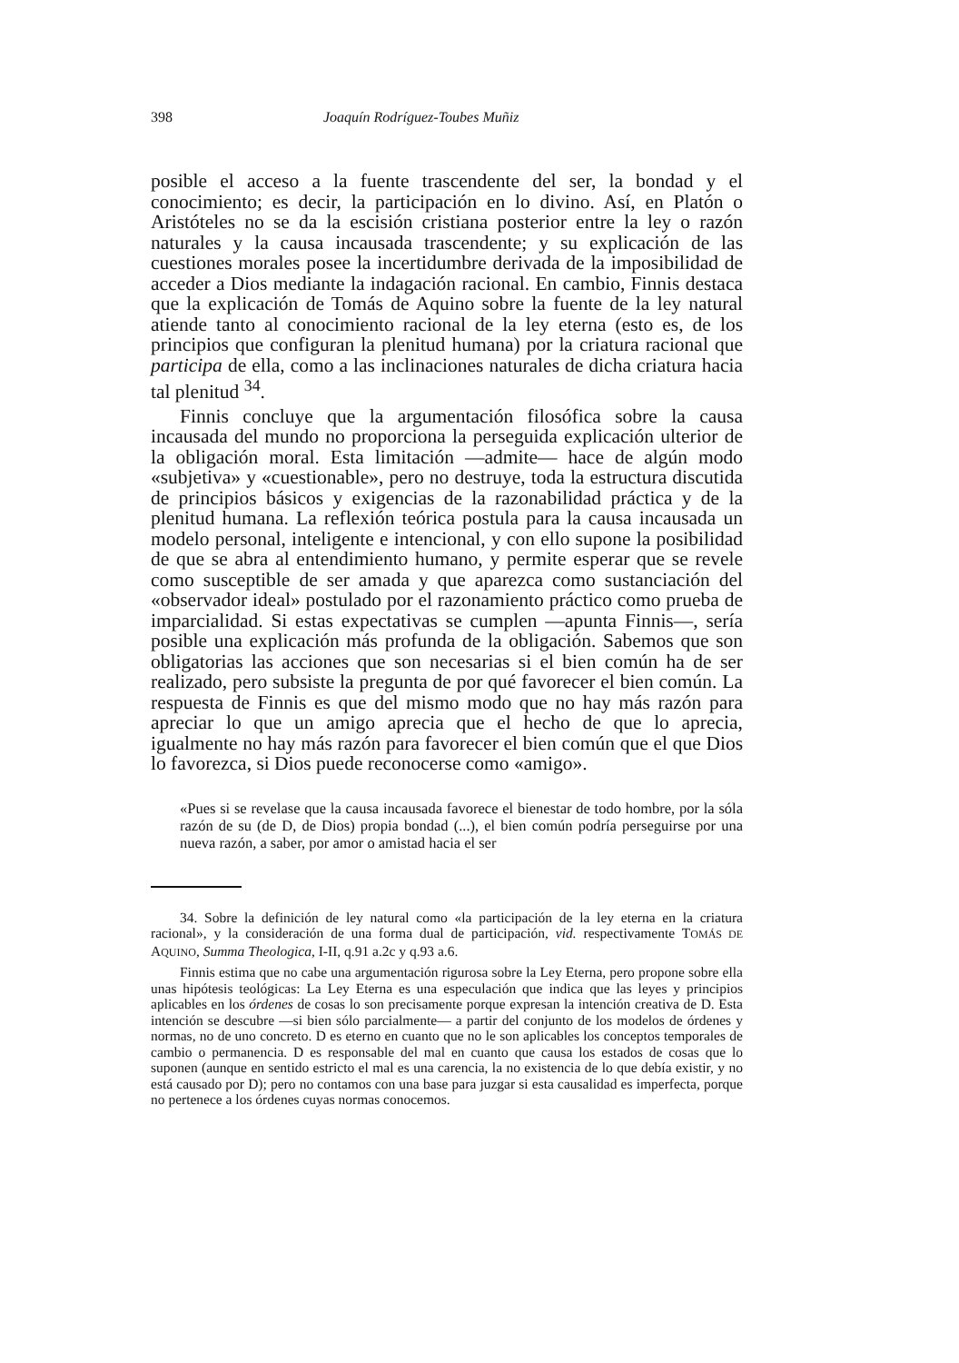398 Joaquín Rodríguez-Toubes Muñiz
posible el acceso a la fuente trascendente del ser, la bondad y el conocimiento; es decir, la participación en lo divino. Así, en Platón o Aristóteles no se da la escisión cristiana posterior entre la ley o razón naturales y la causa incausada trascendente; y su explicación de las cuestiones morales posee la incertidumbre derivada de la imposibilidad de acceder a Dios mediante la indagación racional. En cambio, Finnis destaca que la explicación de Tomás de Aquino sobre la fuente de la ley natural atiende tanto al conocimiento racional de la ley eterna (esto es, de los principios que configuran la plenitud humana) por la criatura racional que participa de ella, como a las inclinaciones naturales de dicha criatura hacia tal plenitud <sup>34</sup>.
Finnis concluye que la argumentación filosófica sobre la causa incausada del mundo no proporciona la perseguida explicación ulterior de la obligación moral. Esta limitación —admite— hace de algún modo «subjetiva» y «cuestionable», pero no destruye, toda la estructura discutida de principios básicos y exigencias de la razonabilidad práctica y de la plenitud humana. La reflexión teórica postula para la causa incausada un modelo personal, inteligente e intencional, y con ello supone la posibilidad de que se abra al entendimiento humano, y permite esperar que se revele como susceptible de ser amada y que aparezca como sustanciación del «observador ideal» postulado por el razonamiento práctico como prueba de imparcialidad. Si estas expectativas se cumplen —apunta Finnis—, sería posible una explicación más profunda de la obligación. Sabemos que son obligatorias las acciones que son necesarias si el bien común ha de ser realizado, pero subsiste la pregunta de por qué favorecer el bien común. La respuesta de Finnis es que del mismo modo que no hay más razón para apreciar lo que un amigo aprecia que el hecho de que lo aprecia, igualmente no hay más razón para favorecer el bien común que el que Dios lo favorezca, si Dios puede reconocerse como «amigo».
«Pues si se revelase que la causa incausada favorece el bienestar de todo hombre, por la sóla razón de su (de D, de Dios) propia bondad (...), el bien común podría perseguirse por una nueva razón, a saber, por amor o amistad hacia el ser
34. Sobre la definición de ley natural como «la participación de la ley eterna en la criatura racional», y la consideración de una forma dual de participación, vid. respectivamente TOMÁS DE AQUINO, Summa Theologica, I-II, q.91 a.2c y q.93 a.6.
Finnis estima que no cabe una argumentación rigurosa sobre la Ley Eterna, pero propone sobre ella unas hipótesis teológicas: La Ley Eterna es una especulación que indica que las leyes y principios aplicables en los órdenes de cosas lo son precisamente porque expresan la intención creativa de D. Esta intención se descubre —si bien sólo parcialmente— a partir del conjunto de los modelos de órdenes y normas, no de uno concreto. D es eterno en cuanto que no le son aplicables los conceptos temporales de cambio o permanencia. D es responsable del mal en cuanto que causa los estados de cosas que lo suponen (aunque en sentido estricto el mal es una carencia, la no existencia de lo que debía existir, y no está causado por D); pero no contamos con una base para juzgar si esta causalidad es imperfecta, porque no pertenece a los órdenes cuyas normas conocemos.